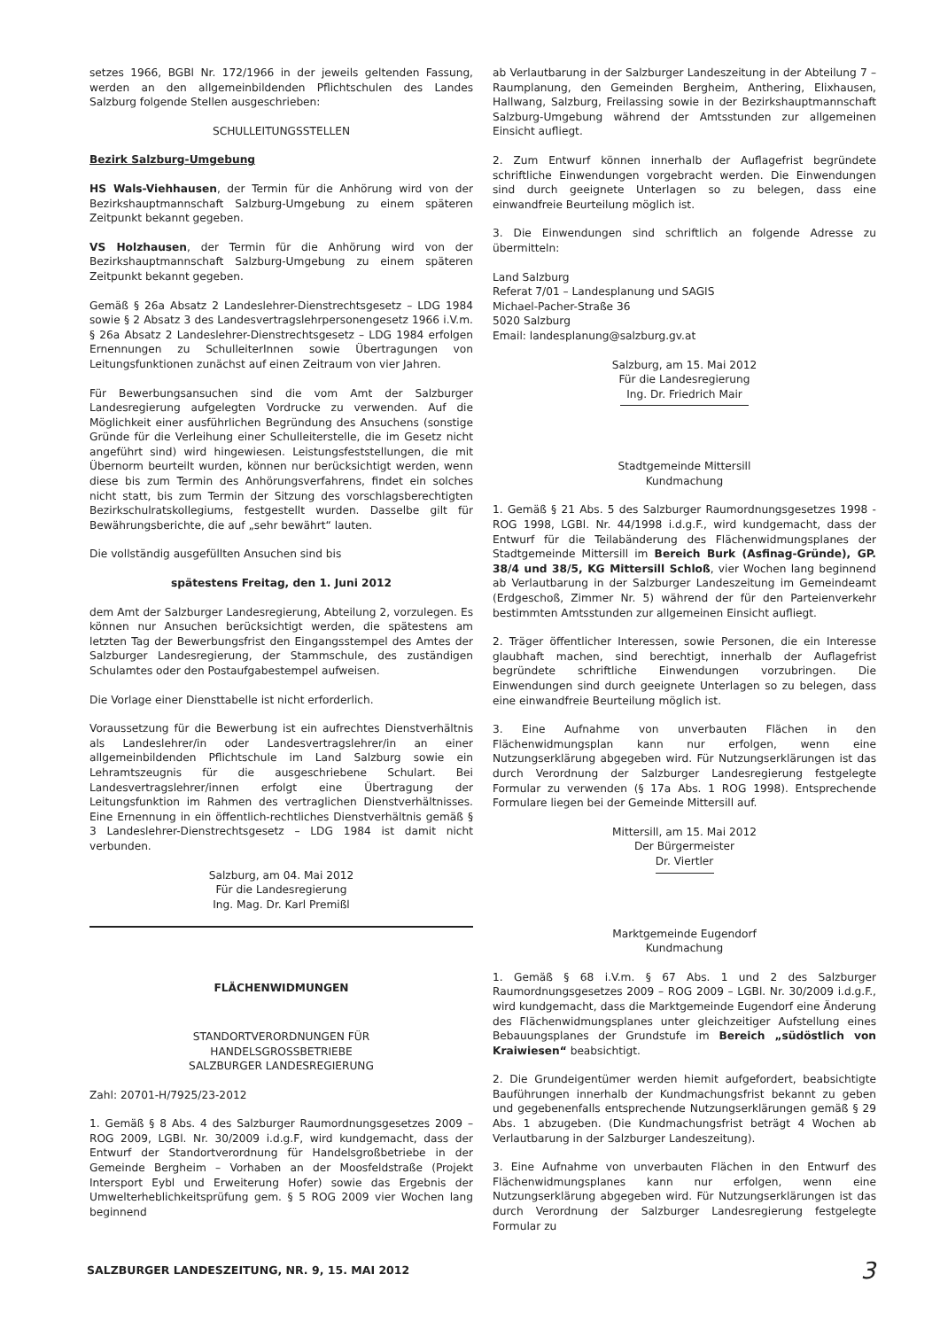setzes 1966, BGBl Nr. 172/1966 in der jeweils geltenden Fassung, werden an den allgemeinbildenden Pflichtschulen des Landes Salzburg folgende Stellen ausgeschrieben:
SCHULLEITUNGSSTELLEN
Bezirk Salzburg-Umgebung
HS Wals-Viehhausen, der Termin für die Anhörung wird von der Bezirkshauptmannschaft Salzburg-Umgebung zu einem späteren Zeitpunkt bekannt gegeben.
VS Holzhausen, der Termin für die Anhörung wird von der Bezirkshauptmannschaft Salzburg-Umgebung zu einem späteren Zeitpunkt bekannt gegeben.
Gemäß § 26a Absatz 2 Landeslehrer-Dienstrechtsgesetz – LDG 1984 sowie § 2 Absatz 3 des Landesvertragslehrpersonengesetz 1966 i.V.m. § 26a Absatz 2 Landeslehrer-Dienstrechtsgesetz – LDG 1984 erfolgen Ernennungen zu SchulleiterInnen sowie Übertragungen von Leitungsfunktionen zunächst auf einen Zeitraum von vier Jahren.
Für Bewerbungsansuchen sind die vom Amt der Salzburger Landesregierung aufgelegten Vordrucke zu verwenden. Auf die Möglichkeit einer ausführlichen Begründung des Ansuchens (sonstige Gründe für die Verleihung einer Schulleiterstelle, die im Gesetz nicht angeführt sind) wird hingewiesen. Leistungsfeststellungen, die mit Übernorm beurteilt wurden, können nur berücksichtigt werden, wenn diese bis zum Termin des Anhörungsverfahrens, findet ein solches nicht statt, bis zum Termin der Sitzung des vorschlagsberechtigten Bezirkschulratskollegiums, festgestellt wurden. Dasselbe gilt für Bewährungsberichte, die auf „sehr bewährt“ lauten.
Die vollständig ausgefüllten Ansuchen sind bis
spätestens Freitag, den 1. Juni 2012
dem Amt der Salzburger Landesregierung, Abteilung 2, vorzulegen. Es können nur Ansuchen berücksichtigt werden, die spätestens am letzten Tag der Bewerbungsfrist den Eingangsstempel des Amtes der Salzburger Landesregierung, der Stammschule, des zuständigen Schulamtes oder den Postaufgabestempel aufweisen.
Die Vorlage einer Diensttabelle ist nicht erforderlich.
Voraussetzung für die Bewerbung ist ein aufrechtes Dienstverhältnis als Landeslehrer/in oder Landesvertragslehrer/in an einer allgemeinbildenden Pflichtschule im Land Salzburg sowie ein Lehramtszeugnis für die ausgeschriebene Schulart. Bei Landesvertragslehrer/innen erfolgt eine Übertragung der Leitungsfunktion im Rahmen des vertraglichen Dienstverhältnisses. Eine Ernennung in ein öffentlich-rechtliches Dienstverhältnis gemäß § 3 Landeslehrer-Dienstrechtsgesetz – LDG 1984 ist damit nicht verbunden.
Salzburg, am 04. Mai 2012
Für die Landesregierung
Ing. Mag. Dr. Karl Premißl
FLÄCHENWIDMUNGEN
STANDORTVERORDNUNGEN FÜR
HANDELSGROSSBETRIEBE
SALZBURGER LANDESREGIERUNG
Zahl: 20701-H/7925/23-2012
1. Gemäß § 8 Abs. 4 des Salzburger Raumordnungsgesetzes 2009 – ROG 2009, LGBl. Nr. 30/2009 i.d.g.F, wird kundgemacht, dass der Entwurf der Standortverordnung für Handelsgroßbetriebe in der Gemeinde Bergheim – Vorhaben an der Moosfeldstraße (Projekt Intersport Eybl und Erweiterung Hofer) sowie das Ergebnis der Umwelterheblichkeitsprüfung gem. § 5 ROG 2009 vier Wochen lang beginnend
ab Verlautbarung in der Salzburger Landeszeitung in der Abteilung 7 – Raumplanung, den Gemeinden Bergheim, Anthering, Elixhausen, Hallwang, Salzburg, Freilassing sowie in der Bezirkshauptmannschaft Salzburg-Umgebung während der Amtsstunden zur allgemeinen Einsicht aufliegt.
2. Zum Entwurf können innerhalb der Auflagefrist begründete schriftliche Einwendungen vorgebracht werden. Die Einwendungen sind durch geeignete Unterlagen so zu belegen, dass eine einwandfreie Beurteilung möglich ist.
3. Die Einwendungen sind schriftlich an folgende Adresse zu übermitteln:
Land Salzburg
Referat 7/01 – Landesplanung und SAGIS
Michael-Pacher-Straße 36
5020 Salzburg
Email: landesplanung@salzburg.gv.at
Salzburg, am 15. Mai 2012
Für die Landesregierung
Ing. Dr. Friedrich Mair
Stadtgemeinde Mittersill
Kundmachung
1. Gemäß § 21 Abs. 5 des Salzburger Raumordnungsgesetzes 1998 - ROG 1998, LGBl. Nr. 44/1998 i.d.g.F., wird kundgemacht, dass der Entwurf für die Teilabänderung des Flächenwidmungsplanes der Stadtgemeinde Mittersill im Bereich Burk (Asfinag-Gründe), GP. 38/4 und 38/5, KG Mittersill Schloß, vier Wochen lang beginnend ab Verlautbarung in der Salzburger Landeszeitung im Gemeindeamt (Erdgeschoß, Zimmer Nr. 5) während der für den Parteienverkehr bestimmten Amtsstunden zur allgemeinen Einsicht aufliegt.
2. Träger öffentlicher Interessen, sowie Personen, die ein Interesse glaubhaft machen, sind berechtigt, innerhalb der Auflagefrist begründete schriftliche Einwendungen vorzubringen. Die Einwendungen sind durch geeignete Unterlagen so zu belegen, dass eine einwandfreie Beurteilung möglich ist.
3. Eine Aufnahme von unverbauten Flächen in den Flächenwidmungsplan kann nur erfolgen, wenn eine Nutzungserklärung abgegeben wird. Für Nutzungserklärungen ist das durch Verordnung der Salzburger Landesregierung festgelegte Formular zu verwenden (§ 17a Abs. 1 ROG 1998). Entsprechende Formulare liegen bei der Gemeinde Mittersill auf.
Mittersill, am 15. Mai 2012
Der Bürgermeister
Dr. Viertler
Marktgemeinde Eugendorf
Kundmachung
1. Gemäß § 68 i.V.m. § 67 Abs. 1 und 2 des Salzburger Raumordnungsgesetzes 2009 – ROG 2009 – LGBl. Nr. 30/2009 i.d.g.F., wird kundgemacht, dass die Marktgemeinde Eugendorf eine Änderung des Flächenwidmungsplanes unter gleichzeitiger Aufstellung eines Bebauungsplanes der Grundstufe im Bereich „südöstlich von Kraiwiesen“ beabsichtigt.
2. Die Grundeigentümer werden hiemit aufgefordert, beabsichtigte Bauführungen innerhalb der Kundmachungsfrist bekannt zu geben und gegebenenfalls entsprechende Nutzungserklärungen gemäß § 29 Abs. 1 abzugeben. (Die Kundmachungsfrist beträgt 4 Wochen ab Verlautbarung in der Salzburger Landeszeitung).
3. Eine Aufnahme von unverbauten Flächen in den Entwurf des Flächenwidmungsplanes kann nur erfolgen, wenn eine Nutzungserklärung abgegeben wird. Für Nutzungserklärungen ist das durch Verordnung der Salzburger Landesregierung festgelegte Formular zu
SALZBURGER LANDESZEITUNG, NR. 9, 15. MAI 2012 3